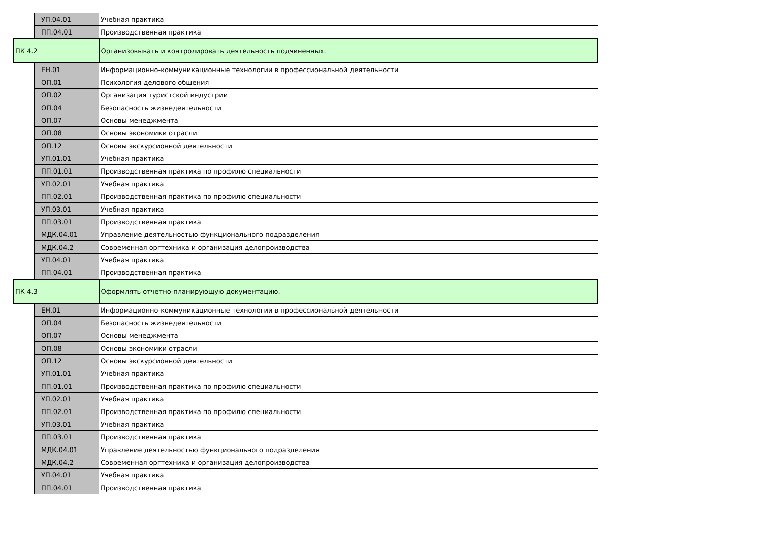| | УП.04.01 | Учебная практика |
| | ПП.04.01 | Производственная практика |
| ПК 4.2 | | Организовывать и контролировать деятельность подчиненных. |
| | ЕН.01 | Информационно-коммуникационные технологии в профессиональной деятельности |
| | ОП.01 | Психология делового общения |
| | ОП.02 | Организация туристской индустрии |
| | ОП.04 | Безопасность жизнедеятельности |
| | ОП.07 | Основы менеджмента |
| | ОП.08 | Основы экономики отрасли |
| | ОП.12 | Основы экскурсионной деятельности |
| | УП.01.01 | Учебная практика |
| | ПП.01.01 | Производственная практика по профилю специальности |
| | УП.02.01 | Учебная практика |
| | ПП.02.01 | Производственная практика по профилю специальности |
| | УП.03.01 | Учебная практика |
| | ПП.03.01 | Производственная практика |
| | МДК.04.01 | Управление деятельностью функционального подразделения |
| | МДК.04.2 | Современная оргтехника и организация делопроизводства |
| | УП.04.01 | Учебная практика |
| | ПП.04.01 | Производственная практика |
| ПК 4.3 | | Оформлять отчетно-планирующую документацию. |
| | ЕН.01 | Информационно-коммуникационные технологии в профессиональной деятельности |
| | ОП.04 | Безопасность жизнедеятельности |
| | ОП.07 | Основы менеджмента |
| | ОП.08 | Основы экономики отрасли |
| | ОП.12 | Основы экскурсионной деятельности |
| | УП.01.01 | Учебная практика |
| | ПП.01.01 | Производственная практика по профилю специальности |
| | УП.02.01 | Учебная практика |
| | ПП.02.01 | Производственная практика по профилю специальности |
| | УП.03.01 | Учебная практика |
| | ПП.03.01 | Производственная практика |
| | МДК.04.01 | Управление деятельностью функционального подразделения |
| | МДК.04.2 | Современная оргтехника и организация делопроизводства |
| | УП.04.01 | Учебная практика |
| | ПП.04.01 | Производственная практика |